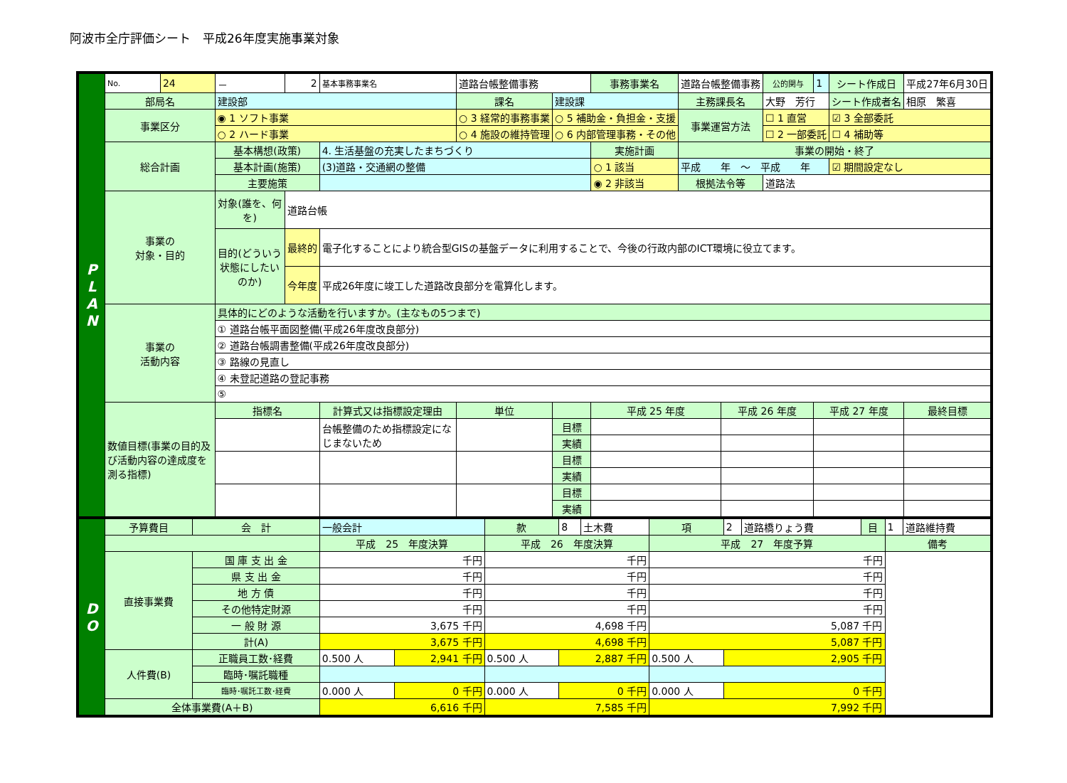阿波市全庁評価シート　平成26年度実施事業対象
| P L A N | No. | 24 | － | 2 | 基本事務事業名 | 道路台帳整備事務 | | | 事務事業名 | 道路台帳整備事務 | | | 公的関与 | 1 | シート作成日 | 平成27年6月30日 |
| | 部局名 | | 建設部 | | | | 課名 | 建設課 | | 主務課長名 | | 大野 芳行 | | | シート作成者名 | 相原 繁喜 |
| | 事業区分 | | ◉ 1 ソフト事業 | | | ○ 3 経常的事務事業 | | ○ 5 補助金・負担金・支援 | | 事業運営方法 | | ☐ 1 直営 | | | ☑ 3 全部委託 | |
| | | | ○ 2 ハード事業 | | | ○ 4 施設の維持管理 | | ○ 6 内部管理事務・その他 | | | | ☐ 2 一部委託 | | | ☐ 4 補助等 | |
| | 総合計画 | | 基本構想(政策) | | 4. 生活基盤の充実したまちづくり | | | | 実施計画 | 事業の開始・終了 | | | | | | |
| | | | 基本計画(施策) | | (3)道路・交通網の整備 | | | | ○ 1 該当 | 平成 年 ～ 平成 年 | | | | | ☑ 期間設定なし | |
| | | | 主要施策 | | | | | | ◉ 2 非該当 | 根拠法令等 | | 道路法 | | | | |
| | 事業の 対象・目的 | | 対象(誰を、何を) | 道路台帳 | | | | | | | | | | | | |
| | | | 目的(どういう状態にしたいのか) | 最終的 | 電子化することにより統合型GISの基盤データに利用することで、今後の行政内部のICT環境に役立てます。 | | | | | | | | | | | |
| | | | | 今年度 | 平成26年度に竣工した道路改良部分を電算化します。 | | | | | | | | | | | |
| | 事業の 活動内容 | | 具体的にどのような活動を行いますか。(主なもの5つまで) | | | | | | | | | | | | | |
| | | | ① 道路台帳平面図整備(平成26年度改良部分) | | | | | | | | | | | | | |
| | | | ② 道路台帳調書整備(平成26年度改良部分) | | | | | | | | | | | | | |
| | | | ③ 路線の見直し | | | | | | | | | | | | | |
| | | | ④ 未登記道路の登記事務 | | | | | | | | | | | | | |
| | | | ⑤ | | | | | | | | | | | | | |
| | 数値目標(事業の目的及び活動内容の達成度を測る指標) | | 指標名 | | 計算式又は指標設定理由 | | 単位 | | 平成 25 年度 | | 平成 26 年度 | | | 平成 27 年度 | | 最終目標 |
| | | | | | 台帳整備のため指標設定になじまないため | | | 目標 | | | | | | | | |
| | | | | | | | | 実績 | | | | | | | | |
| | | | | | | | | 目標 | | | | | | | | |
| | | | | | | | | 実績 | | | | | | | | |
| | | | | | | | | 目標 | | | | | | | | |
| | | | | | | | | 実績 | | | | | | | | |
| D O | 予算費目 | 会 計 | 一般会計 | | 款 | 8 | 土木費 | 項 | 2 | 道路橋りょう費 | 目 | 1 | 道路維持費 |
| | | | 平成 25 年度決算 | | 平成 26 年度決算 | | | 平成 27 年度予算 | | | | 備考 | |
| | 直接事業費 | 国 庫 支 出 金 | 千円 | | 千円 | | | 千円 | | | | | |
| | | 県 支 出 金 | 千円 | | 千円 | | | 千円 | | | | | |
| | | 地 方 債 | 千円 | | 千円 | | | 千円 | | | | | |
| | | その他特定財源 | 千円 | | 千円 | | | 千円 | | | | | |
| | | 一 般 財 源 | 3,675 千円 | | 4,698 千円 | | | 5,087 千円 | | | | | |
| | | 計(A) | 3,675 千円 | | 4,698 千円 | | | 5,087 千円 | | | | | |
| | 人件費(B) | 正職員工数･経費 | 0.500 人 | 2,941 千円 | 0.500 人 | 2,887 千円 | | 0.500 人 | 2,905 千円 | | | | |
| | | 臨時･嘱託職種 | | | | | | | | | | | |
| | | 臨時･嘱託工数･経費 | 0.000 人 | 0 千円 | 0.000 人 | 0 千円 | | 0.000 人 | 0 千円 | | | | |
| | 全体事業費(A＋B) | | 6,616 千円 | | 7,585 千円 | | | 7,992 千円 | | | | | |